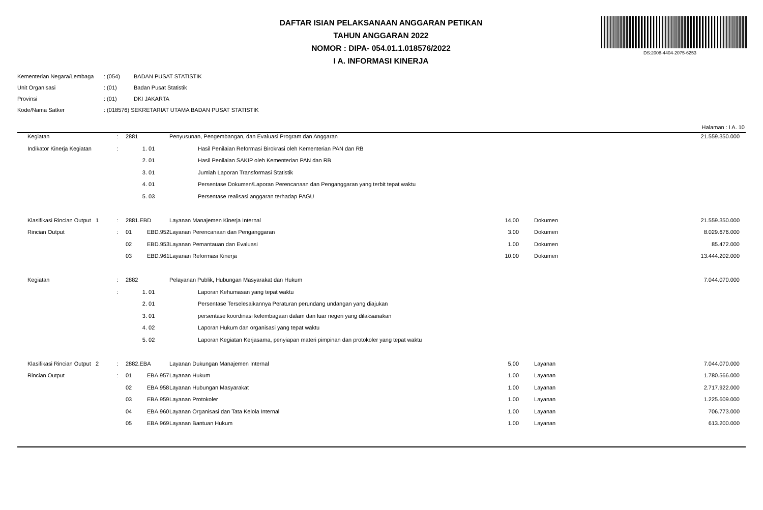DAFTAR ISIAN PELAKSANAAN ANGGARAN PETIKAN
TAHUN ANGGARAN 2022
NOMOR : DIPA- 054.01.1.018576/2022
I A. INFORMASI KINERJA
DS:2008-4404-2075-6253
| Kementerian Negara/Lembaga | : (054) | BADAN PUSAT STATISTIK |
| Unit Organisasi | : (01) | Badan Pusat Statistik |
| Provinsi | : (01) | DKI JAKARTA |
| Kode/Nama Satker | : (018576) SEKRETARIAT UTAMA BADAN PUSAT STATISTIK | |
Halaman : I A. 10
| Kegiatan | : | 2881 | | Penyusunan, Pengembangan, dan Evaluasi Program dan Anggaran | | | | 21.559.350.000 |
| Indikator Kinerja Kegiatan | : | 1. | 01 | Hasil Penilaian Reformasi Birokrasi oleh Kementerian PAN dan RB | | | | |
| | | 2. | 01 | Hasil Penilaian SAKIP oleh Kementerian PAN dan RB | | | | |
| | | 3. | 01 | Jumlah Laporan Transformasi Statistik | | | | |
| | | 4. | 01 | Persentase Dokumen/Laporan Perencanaan dan Penganggaran yang terbit tepat waktu | | | | |
| | | 5. | 03 | Persentase realisasi anggaran terhadap PAGU | | | | |
| Klasifikasi Rincian Output 1 | : | 2881.EBD | | Layanan Manajemen Kinerja Internal | 14,00 | | Dokumen | 21.559.350.000 |
| Rincian Output | : | 01 | EBD.952 | Layanan Perencanaan dan Penganggaran | 3.00 | | Dokumen | 8.029.676.000 |
| | | 02 | EBD.953 | Layanan Pemantauan dan Evaluasi | 1.00 | | Dokumen | 85.472.000 |
| | | 03 | EBD.961 | Layanan Reformasi Kinerja | 10.00 | | Dokumen | 13.444.202.000 |
| Kegiatan | : | 2882 | | Pelayanan Publik, Hubungan Masyarakat dan Hukum | | | | 7.044.070.000 |
| | : | 1. | 01 | Laporan Kehumasan yang tepat waktu | | | | |
| | | 2. | 01 | Persentase Terselesaikannya Peraturan perundang undangan yang diajukan | | | | |
| | | 3. | 01 | persentase koordinasi kelembagaan dalam dan luar negeri yang dilaksanakan | | | | |
| | | 4. | 02 | Laporan Hukum dan organisasi yang tepat waktu | | | | |
| | | 5. | 02 | Laporan Kegiatan Kerjasama, penyiapan materi pimpinan dan protokoler yang tepat waktu | | | | |
| Klasifikasi Rincian Output 2 | : | 2882.EBA | | Layanan Dukungan Manajemen Internal | 5,00 | | Layanan | 7.044.070.000 |
| Rincian Output | : | 01 | EBA.957 | Layanan Hukum | 1.00 | | Layanan | 1.780.566.000 |
| | | 02 | EBA.958 | Layanan Hubungan Masyarakat | 1.00 | | Layanan | 2.717.922.000 |
| | | 03 | EBA.959 | Layanan Protokoler | 1.00 | | Layanan | 1.225.609.000 |
| | | 04 | EBA.960 | Layanan Organisasi dan Tata Kelola Internal | 1.00 | | Layanan | 706.773.000 |
| | | 05 | EBA.969 | Layanan Bantuan Hukum | 1.00 | | Layanan | 613.200.000 |